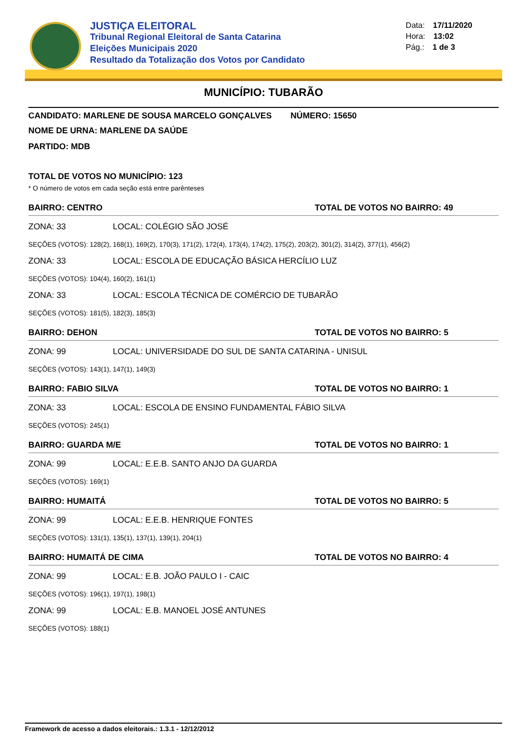JUSTIÇA ELEITORAL
Tribunal Regional Eleitoral de Santa Catarina
Eleições Municipais 2020
Resultado da Totalização dos Votos por Candidato
Data: 17/11/2020
Hora: 13:02
Pág.: 1 de 3
MUNICÍPIO: TUBARÃO
CANDIDATO: MARLENE DE SOUSA MARCELO GONÇALVES NÚMERO: 15650
NOME DE URNA: MARLENE DA SAÚDE
PARTIDO: MDB
TOTAL DE VOTOS NO MUNICÍPIO: 123
* O número de votos em cada seção está entre parênteses
BAIRRO: CENTRO TOTAL DE VOTOS NO BAIRRO: 49
ZONA: 33 LOCAL: COLÉGIO SÃO JOSÉ
SEÇÕES (VOTOS): 128(2), 168(1), 169(2), 170(3), 171(2), 172(4), 173(4), 174(2), 175(2), 203(2), 301(2), 314(2), 377(1), 456(2)
ZONA: 33 LOCAL: ESCOLA DE EDUCAÇÃO BÁSICA HERCÍLIO LUZ
SEÇÕES (VOTOS): 104(4), 160(2), 161(1)
ZONA: 33 LOCAL: ESCOLA TÉCNICA DE COMÉRCIO DE TUBARÃO
SEÇÕES (VOTOS): 181(5), 182(3), 185(3)
BAIRRO: DEHON TOTAL DE VOTOS NO BAIRRO: 5
ZONA: 99 LOCAL: UNIVERSIDADE DO SUL DE SANTA CATARINA - UNISUL
SEÇÕES (VOTOS): 143(1), 147(1), 149(3)
BAIRRO: FABIO SILVA TOTAL DE VOTOS NO BAIRRO: 1
ZONA: 33 LOCAL: ESCOLA DE ENSINO FUNDAMENTAL FÁBIO SILVA
SEÇÕES (VOTOS): 245(1)
BAIRRO: GUARDA M/E TOTAL DE VOTOS NO BAIRRO: 1
ZONA: 99 LOCAL: E.E.B. SANTO ANJO DA GUARDA
SEÇÕES (VOTOS): 169(1)
BAIRRO: HUMAITÁ TOTAL DE VOTOS NO BAIRRO: 5
ZONA: 99 LOCAL: E.E.B. HENRIQUE FONTES
SEÇÕES (VOTOS): 131(1), 135(1), 137(1), 139(1), 204(1)
BAIRRO: HUMAITÁ DE CIMA TOTAL DE VOTOS NO BAIRRO: 4
ZONA: 99 LOCAL: E.B. JOÃO PAULO I - CAIC
SEÇÕES (VOTOS): 196(1), 197(1), 198(1)
ZONA: 99 LOCAL: E.B. MANOEL JOSÉ ANTUNES
SEÇÕES (VOTOS): 188(1)
Framework de acesso a dados eleitorais.: 1.3.1 - 12/12/2012